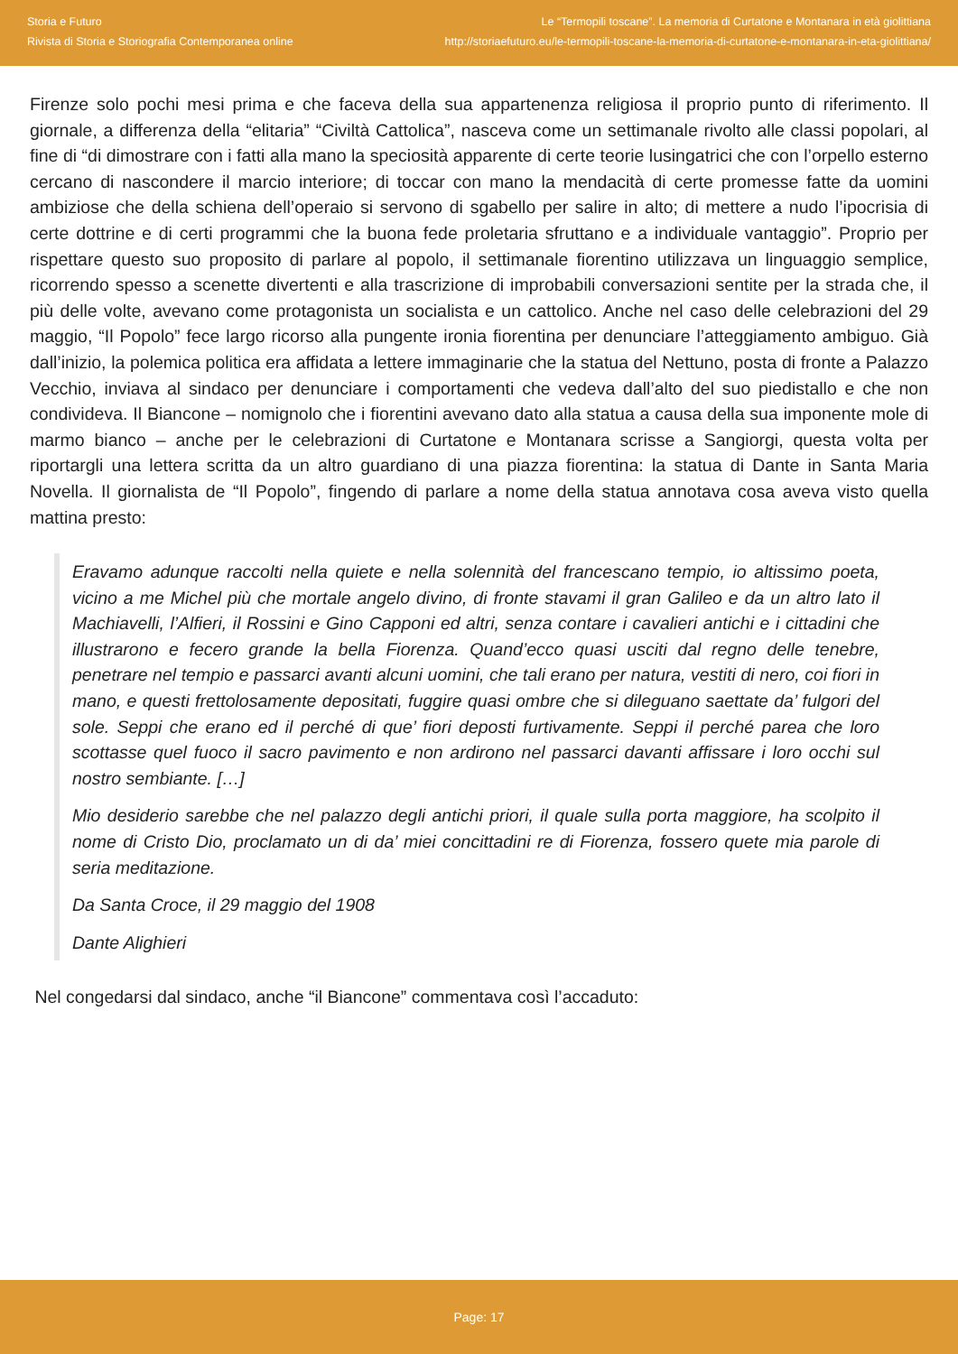Storia e Futuro
Rivista di Storia e Storiografia Contemporanea online
Le “Termopili toscane”. La memoria di Curtatone e Montanara in età giolittiana
http://storiaefuturo.eu/le-termopili-toscane-la-memoria-di-curtatone-e-montanara-in-eta-giolittiana/
Firenze solo pochi mesi prima e che faceva della sua appartenenza religiosa il proprio punto di riferimento. Il giornale, a differenza della “elitaria” “Civiltà Cattolica”, nasceva come un settimanale rivolto alle classi popolari, al fine di “di dimostrare con i fatti alla mano la speciosità apparente di certe teorie lusingatrici che con l’orpello esterno cercano di nascondere il marcio interiore; di toccar con mano la mendacità di certe promesse fatte da uomini ambiziose che della schiena dell’operaio si servono di sgabello per salire in alto; di mettere a nudo l’ipocrisia di certe dottrine e di certi programmi che la buona fede proletaria sfruttano e a individuale vantaggio”. Proprio per rispettare questo suo proposito di parlare al popolo, il settimanale fiorentino utilizzava un linguaggio semplice, ricorrendo spesso a scenette divertenti e alla trascrizione di improbabili conversazioni sentite per la strada che, il più delle volte, avevano come protagonista un socialista e un cattolico. Anche nel caso delle celebrazioni del 29 maggio, “Il Popolo” fece largo ricorso alla pungente ironia fiorentina per denunciare l’atteggiamento ambiguo. Già dall’inizio, la polemica politica era affidata a lettere immaginarie che la statua del Nettuno, posta di fronte a Palazzo Vecchio, inviava al sindaco per denunciare i comportamenti che vedeva dall’alto del suo piedistallo e che non condivideva. Il Biancone – nomignolo che i fiorentini avevano dato alla statua a causa della sua imponente mole di marmo bianco – anche per le celebrazioni di Curtatone e Montanara scrisse a Sangiorgi, questa volta per riportargli una lettera scritta da un altro guardiano di una piazza fiorentina: la statua di Dante in Santa Maria Novella. Il giornalista de “Il Popolo”, fingendo di parlare a nome della statua annotava cosa aveva visto quella mattina presto:
Eravamo adunque raccolti nella quiete e nella solennità del francescano tempio, io altissimo poeta, vicino a me Michel più che mortale angelo divino, di fronte stavami il gran Galileo e da un altro lato il Machiavelli, l’Alfieri, il Rossini e Gino Capponi ed altri, senza contare i cavalieri antichi e i cittadini che illustrarono e fecero grande la bella Fiorenza. Quand’ecco quasi usciti dal regno delle tenebre, penetrare nel tempio e passarci avanti alcuni uomini, che tali erano per natura, vestiti di nero, coi fiori in mano, e questi frettolosamente depositati, fuggire quasi ombre che si dileguano saettate da’ fulgori del sole. Seppi che erano ed il perché di que’ fiori deposti furtivamente. Seppi il perché parea che loro scottasse quel fuoco il sacro pavimento e non ardirono nel passarci davanti affissare i loro occhi sul nostro sembiante. […]
Mio desiderio sarebbe che nel palazzo degli antichi priori, il quale sulla porta maggiore, ha scolpito il nome di Cristo Dio, proclamato un di da’ miei concittadini re di Fiorenza, fossero quete mia parole di seria meditazione.
Da Santa Croce, il 29 maggio del 1908
Dante Alighieri
Nel congedarsi dal sindaco, anche “il Biancone” commentava così l’accaduto:
Page: 17